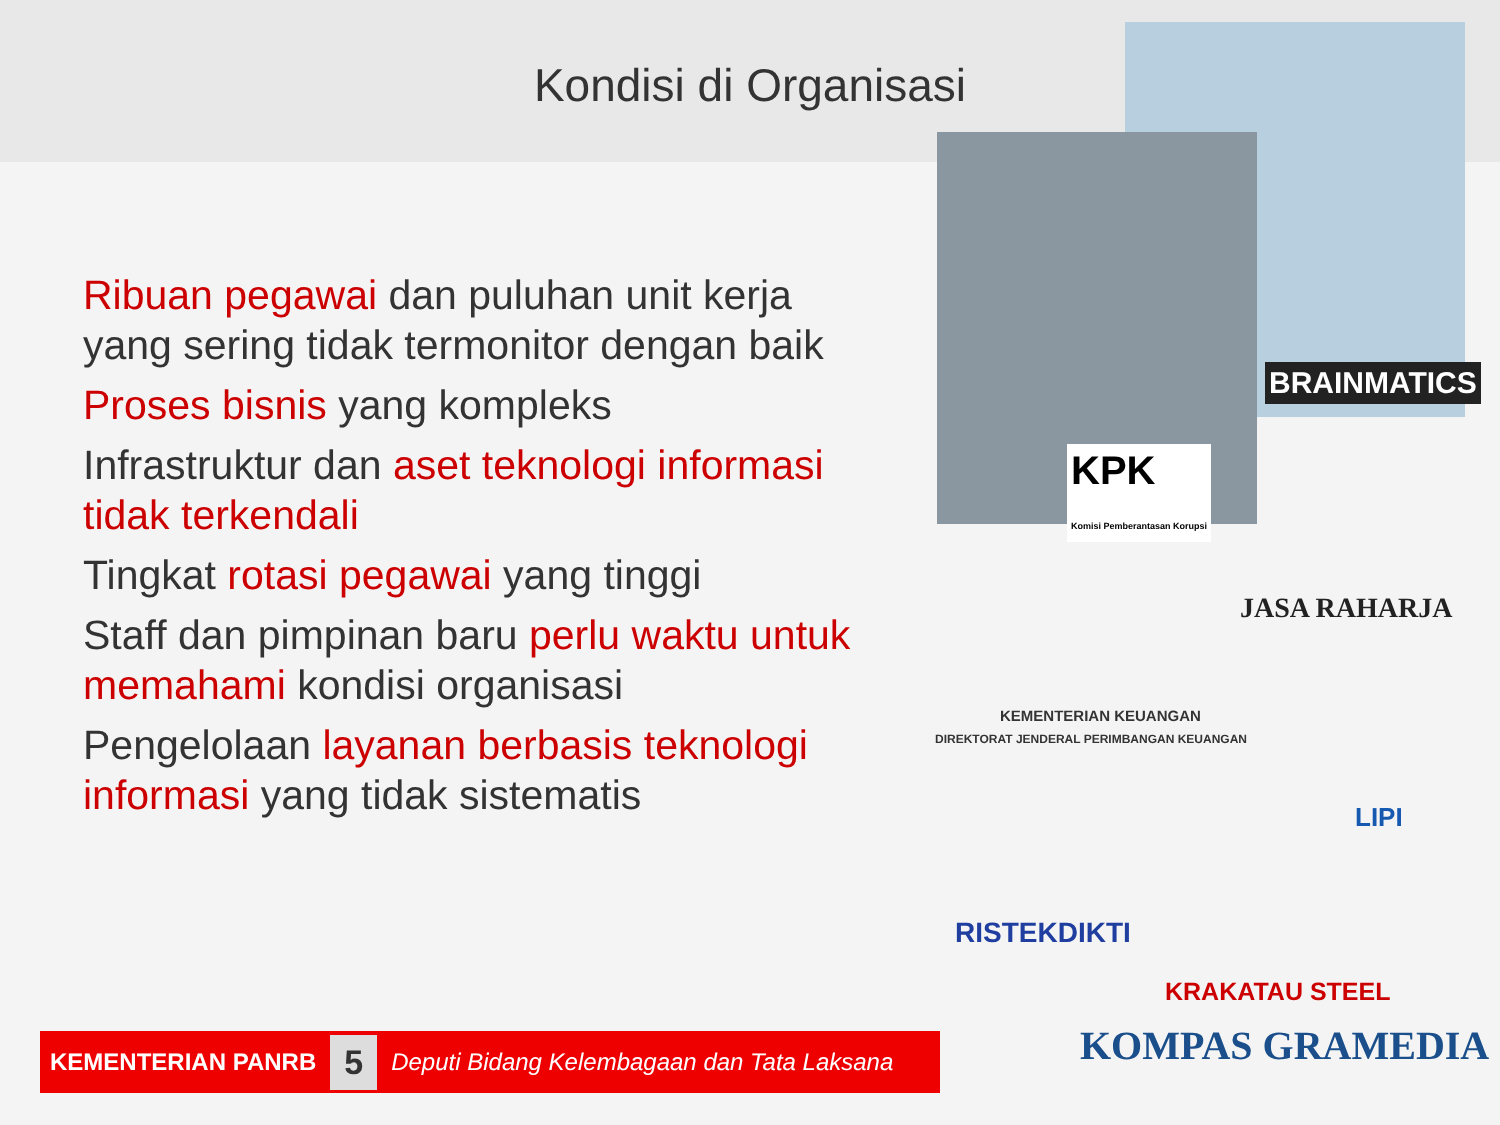Kondisi di Organisasi
Ribuan pegawai dan puluhan unit kerja yang sering tidak termonitor dengan baik
Proses bisnis yang kompleks
Infrastruktur dan aset teknologi informasi tidak terkendali
Tingkat rotasi pegawai yang tinggi
Staff dan pimpinan baru perlu waktu untuk memahami kondisi organisasi
Pengelolaan layanan berbasis teknologi informasi yang tidak sistematis
BRAINMATICS
KPK
Komisi Pemberantasan Korupsi
JASA RAHARJA
KEMENTERIAN KEUANGAN
DIREKTORAT JENDERAL PERIMBANGAN KEUANGAN
LIPI
RISTEKDIKTI
KRAKATAU STEEL
KOMPAS GRAMEDIA
KEMENTERIAN PANRB 5 Deputi Bidang Kelembagaan dan Tata Laksana